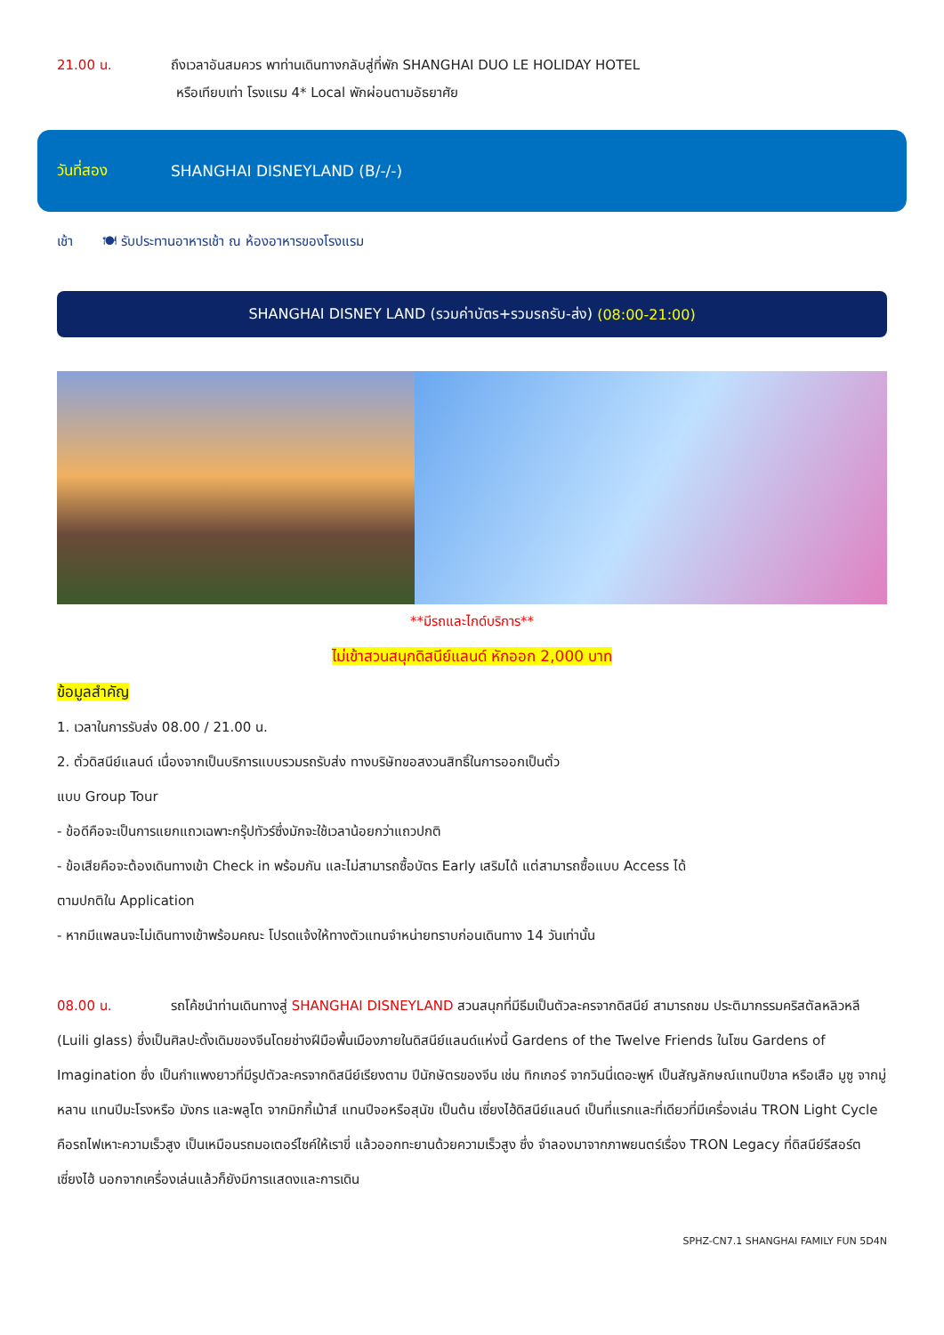21.00 น. ถึงเวลาอันสมควร พาท่านเดินทางกลับสู่ที่พัก SHANGHAI DUO LE HOLIDAY HOTEL
หรือเทียบเท่า โรงแรม 4* Local พักผ่อนตามอัธยาศัย
วันที่สอง SHANGHAI DISNEYLAND (B/-/-)
เช้า 🍽 รับประทานอาหารเช้า ณ ห้องอาหารของโรงแรม
SHANGHAI DISNEY LAND (รวมค่าบัตร+รวมรถรับ-ส่ง) (08:00-21:00)
**มีรถและไกด์บริการ**
ไม่เข้าสวนสนุกดิสนีย์แลนด์ หักออก 2,000 บาท
ข้อมูลสำคัญ
1. เวลาในการรับส่ง 08.00 / 21.00 น.
2. ตั๋วดิสนีย์แลนด์ เนื่องจากเป็นบริการแบบรวมรถรับส่ง ทางบริษัทขอสงวนสิทธิ์ในการออกเป็นตั๋ว
แบบ Group Tour
- ข้อดีคือจะเป็นการแยกแถวเฉพาะกรุ๊ปทัวร์ซึ่งมักจะใช้เวลาน้อยกว่าแถวปกติ
- ข้อเสียคือจะต้องเดินทางเข้า Check in พร้อมกัน และไม่สามารถซื้อบัตร Early เสริมได้ แต่สามารถซื้อแบบ Access ได้
ตามปกติใน Application
- หากมีแพลนจะไม่เดินทางเข้าพร้อมคณะ โปรดแจ้งให้ทางตัวแทนจำหน่ายทราบก่อนเดินทาง 14 วันเท่านั้น
08.00 น. รถโค้ชนำท่านเดินทางสู่ SHANGHAI DISNEYLAND สวนสนุกที่มีธีมเป็นตัวละครจากดิสนีย์ สามารถชม ประติมากรรมคริสตัลหลิวหลี (Luili glass) ซึ่งเป็นศิลปะดั้งเดิมของจีนโดยช่างฝีมือพื้นเมืองภายในดิสนีย์แลนด์แห่งนี้ Gardens of the Twelve Friends ในโซน Gardens of Imagination ซึ่ง เป็นกำแพงยาวที่มีรูปตัวละครจากดิสนีย์เรียงตาม ปีนักษัตรของจีน เช่น ทิกเกอร์ จากวินนี่เดอะพูห์ เป็นสัญลักษณ์แทนปีขาล หรือเสือ มูซู จากมู่หลาน แทนปีมะโรงหรือ มังกร และพลูโต จากมิกกี้เม้าส์ แทนปีจอหรือสุนัข เป็นต้น เซี่ยงไฮ้ดิสนีย์แลนด์ เป็นที่แรกและที่เดียวที่มีเครื่องเล่น TRON Light Cycle คือรถไฟเหาะความเร็วสูง เป็นเหมือนรถมอเตอร์ไซค์ให้เราขี่ แล้วออกทะยานด้วยความเร็วสูง ซึ่ง จำลองมาจากภาพยนตร์เรื่อง TRON Legacy ที่ดิสนีย์รีสอร์ตเซี่ยงไฮ้ นอกจากเครื่องเล่นแล้วก็ยังมีการแสดงและการเดิน
SPHZ-CN7.1 SHANGHAI FAMILY FUN 5D4N